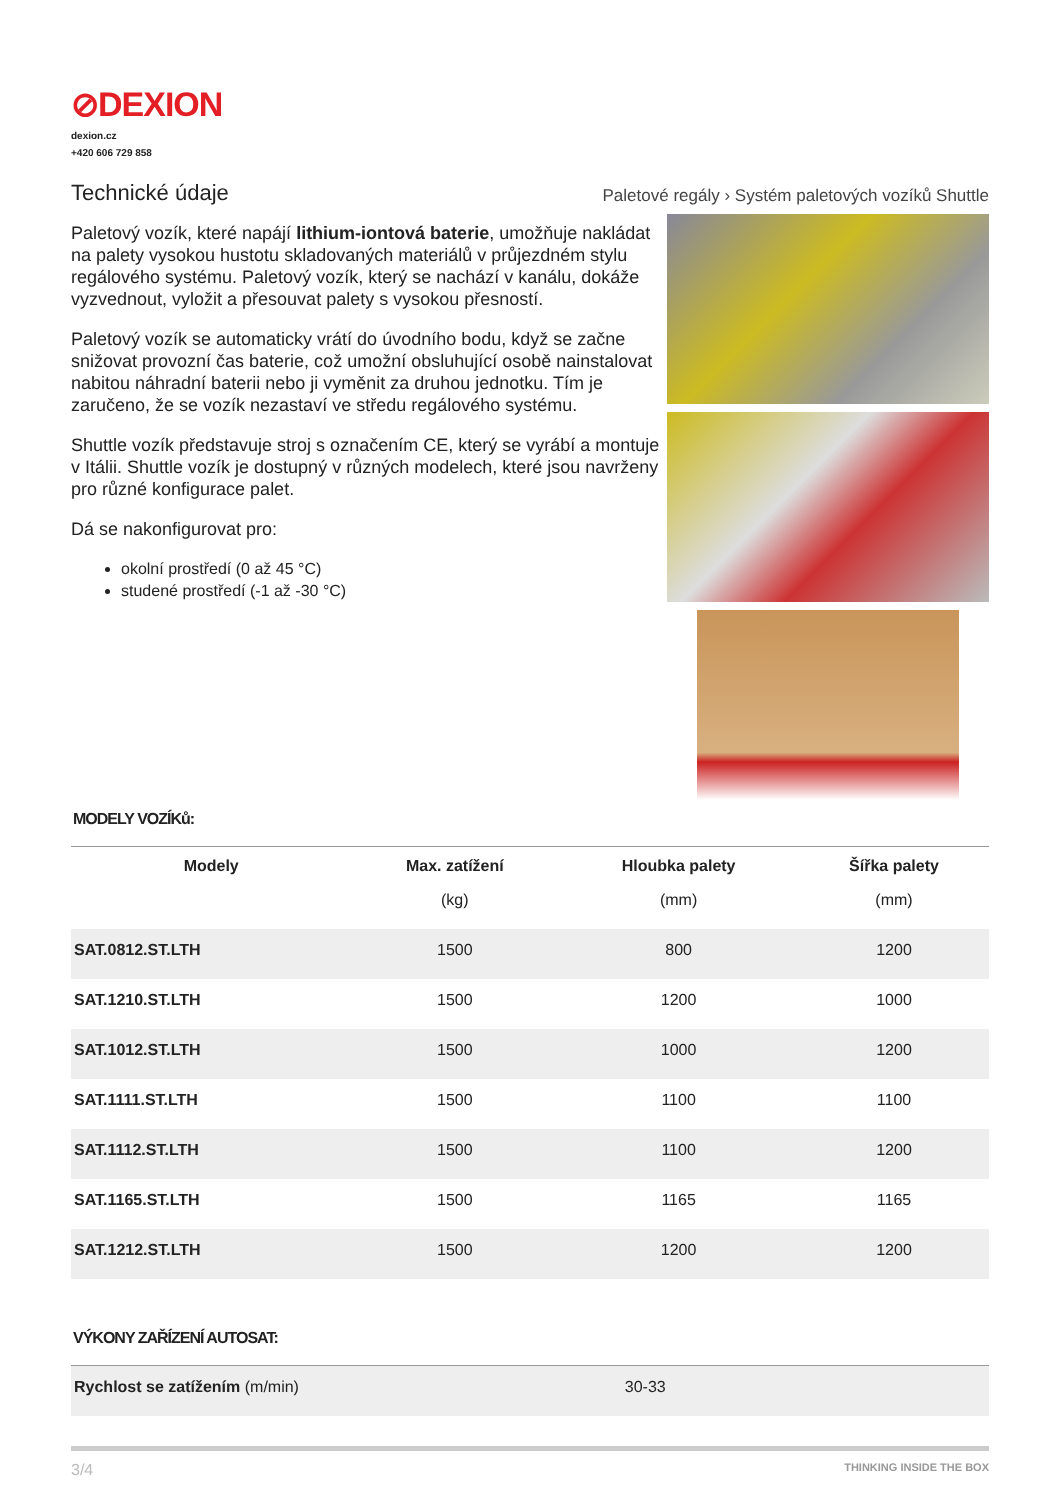⊘DEXION
dexion.cz
+420 606 729 858
Technické údaje
Paletové regály › Systém paletových vozíků Shuttle
Paletový vozík, které napájí lithium-iontová baterie, umožňuje nakládat na palety vysokou hustotu skladovaných materiálů v průjezdném stylu regálového systému. Paletový vozík, který se nachází v kanálu, dokáže vyzvednout, vyložit a přesouvat palety s vysokou přesností.
Paletový vozík se automaticky vrátí do úvodního bodu, když se začne snižovat provozní čas baterie, což umožní obsluhující osobě nainstalovat nabitou náhradní baterii nebo ji vyměnit za druhou jednotku. Tím je zaručeno, že se vozík nezastaví ve středu regálového systému.
Shuttle vozík představuje stroj s označením CE, který se vyrábí a montuje v Itálii. Shuttle vozík je dostupný v různých modelech, které jsou navrženy pro různé konfigurace palet.
Dá se nakonfigurovat pro:
okolní prostředí (0 až 45 °C)
studené prostředí (-1 až -30 °C)
MODELY VOZÍKů:
| Modely | Max. zatížení | Hloubka palety | Šířka palety |
| --- | --- | --- | --- |
| | (kg) | (mm) | (mm) |
| SAT.0812.ST.LTH | 1500 | 800 | 1200 |
| SAT.1210.ST.LTH | 1500 | 1200 | 1000 |
| SAT.1012.ST.LTH | 1500 | 1000 | 1200 |
| SAT.1111.ST.LTH | 1500 | 1100 | 1100 |
| SAT.1112.ST.LTH | 1500 | 1100 | 1200 |
| SAT.1165.ST.LTH | 1500 | 1165 | 1165 |
| SAT.1212.ST.LTH | 1500 | 1200 | 1200 |
VÝKONY ZAŘÍZENÍ AUTOSAT:
| Rychlost se zatížením (m/min) | 30-33 |
3/4 THINKING INSIDE THE BOX